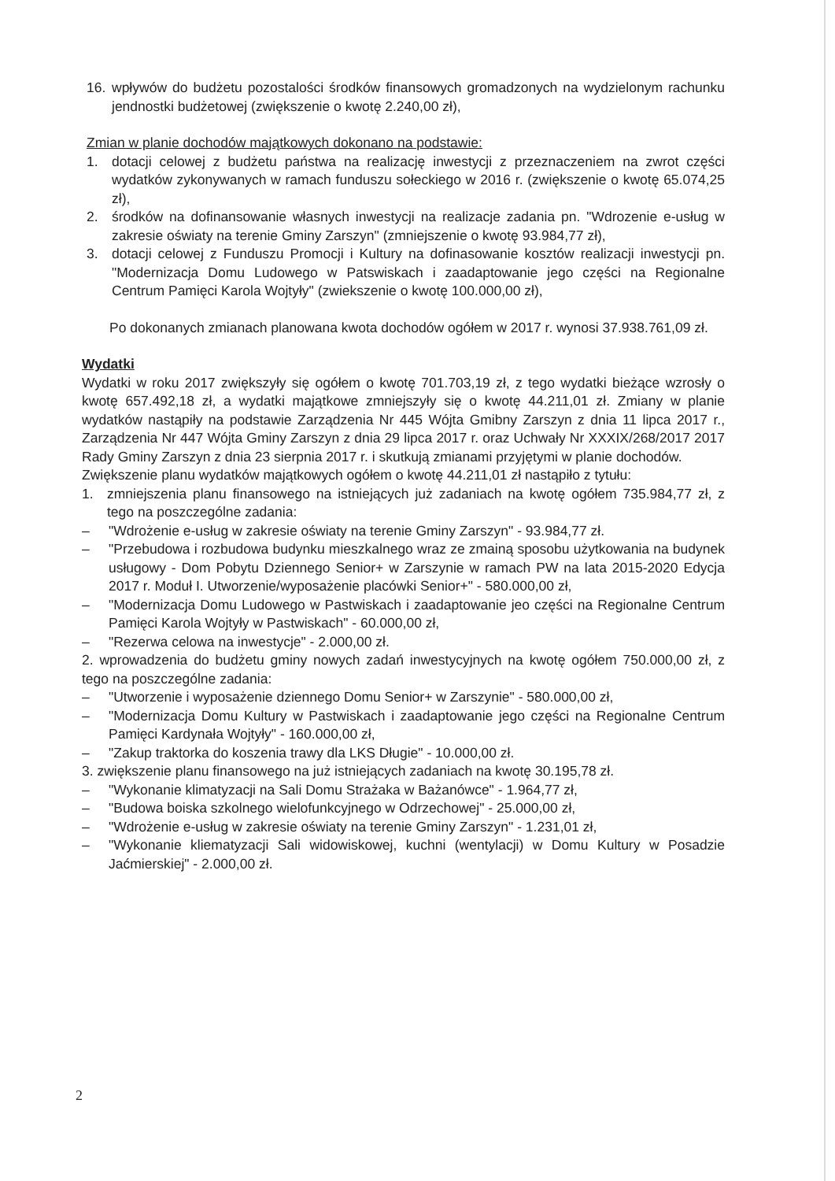16. wpływów do budżetu pozostalości środków finansowych gromadzonych na wydzielonym rachunku jendnostki budżetowej (zwiększenie o kwotę 2.240,00 zł),
Zmian w planie dochodów majątkowych dokonano na podstawie:
1. dotacji celowej z budżetu państwa na realizację inwestycji z przeznaczeniem na zwrot części wydatków zykonywanych w ramach funduszu sołeckiego w 2016 r. (zwiększenie o kwotę 65.074,25 zł),
2. środków na dofinansowanie własnych inwestycji na realizacje zadania pn. "Wdrozenie e-usług w zakresie oświaty na terenie Gminy Zarszyn" (zmniejszenie o kwotę 93.984,77 zł),
3. dotacji celowej z Funduszu Promocji i Kultury na dofinasowanie kosztów realizacji inwestycji pn. "Modernizacja Domu Ludowego w Patswiskach i zaadaptowanie jego części na Regionalne Centrum Pamięci Karola Wojtyły" (zwiekszenie o kwotę 100.000,00 zł),
Po dokonanych zmianach planowana kwota dochodów ogółem w 2017 r. wynosi 37.938.761,09 zł.
Wydatki
Wydatki w roku 2017 zwiększyły się ogółem o kwotę 701.703,19 zł, z tego wydatki bieżące wzrosły o kwotę 657.492,18 zł, a wydatki majątkowe zmniejszyły się o kwotę 44.211,01 zł. Zmiany w planie wydatków nastąpiły na podstawie Zarządzenia Nr 445 Wójta Gmibny Zarszyn z dnia 11 lipca 2017 r., Zarządzenia Nr 447 Wójta Gminy Zarszyn z dnia 29 lipca 2017 r. oraz Uchwały Nr XXXIX/268/2017 2017 Rady Gminy Zarszyn z dnia 23 sierpnia 2017 r. i skutkują zmianami przyjętymi w planie dochodów.
Zwiększenie planu wydatków majątkowych ogółem o kwotę 44.211,01 zł nastąpiło z tytułu:
1. zmniejszenia planu finansowego na istniejących już zadaniach na kwotę ogółem 735.984,77 zł, z tego na poszczególne zadania:
– "Wdrożenie e-usług w zakresie oświaty na terenie Gminy Zarszyn" - 93.984,77 zł.
– "Przebudowa i rozbudowa budynku mieszkalnego wraz ze zmainą sposobu użytkowania na budynek usługowy - Dom Pobytu Dziennego Senior+ w Zarszynie w ramach PW na lata 2015-2020 Edycja 2017 r. Moduł I. Utworzenie/wyposażenie placówki Senior+" - 580.000,00 zł,
– "Modernizacja Domu Ludowego w Pastwiskach i zaadaptowanie jeo części na Regionalne Centrum Pamięci Karola Wojtyły w Pastwiskach" - 60.000,00 zł,
– "Rezerwa celowa na inwestycje" - 2.000,00 zł.
2. wprowadzenia do budżetu gminy nowych zadań inwestycyjnych na kwotę ogółem 750.000,00 zł, z tego na poszczególne zadania:
– "Utworzenie i wyposażenie dziennego Domu Senior+ w Zarszynie" - 580.000,00 zł,
– "Modernizacja Domu Kultury w Pastwiskach i zaadaptowanie jego części na Regionalne Centrum Pamięci Kardynała Wojtyły" - 160.000,00 zł,
– "Zakup traktorka do koszenia trawy dla LKS Długie" - 10.000,00 zł.
3. zwiększenie planu finansowego na już istniejących zadaniach na kwotę 30.195,78 zł.
– "Wykonanie klimatyzacji na Sali Domu Strażaka w Bażanówce" - 1.964,77 zł,
– "Budowa boiska szkolnego wielofunkcyjnego w Odrzechowej" - 25.000,00 zł,
– "Wdrożenie e-usług w zakresie oświaty na terenie Gminy Zarszyn" - 1.231,01 zł,
– "Wykonanie kliematyzacji Sali widowiskowej, kuchni (wentylacji) w Domu Kultury w Posadzie Jaćmierskiej" - 2.000,00 zł.
2